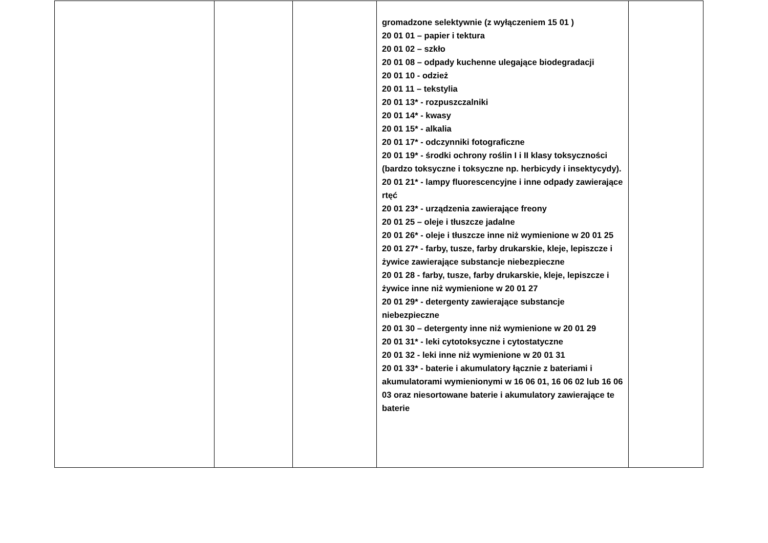| | | | gromadzone selektywnie (z wyłączeniem 15 01 ) 20 01 01 – papier i tektura 20 01 02 – szkło 20 01 08 – odpady kuchenne ulegające biodegradacji 20 01 10 - odzież 20 01 11 – tekstylia 20 01 13* - rozpuszczalniki 20 01 14* - kwasy 20 01 15* - alkalia 20 01 17* - odczynniki fotograficzne 20 01 19* - środki ochrony roślin I i II klasy toksyczności (bardzo toksyczne i toksyczne np. herbicydy i insektycydy). 20 01 21* - lampy fluorescencyjne i inne odpady zawierające rtęć 20 01 23* - urządzenia zawierające freony 20 01 25 – oleje i tłuszcze jadalne 20 01 26* - oleje i tłuszcze inne niż wymienione w 20 01 25 20 01 27* - farby, tusze, farby drukarskie, kleje, lepiszcze i żywice zawierające substancje niebezpieczne 20 01 28 - farby, tusze, farby drukarskie, kleje, lepiszcze i żywice inne niż wymienione w 20 01 27 20 01 29* - detergenty zawierające substancje niebezpieczne 20 01 30 – detergenty inne niż wymienione w 20 01 29 20 01 31* - leki cytotoksyczne i cytostatyczne 20 01 32 - leki inne niż wymienione w 20 01 31 20 01 33* - baterie i akumulatory łącznie z bateriami i akumulatorami wymienionymi w 16 06 01, 16 06 02 lub 16 06 03 oraz niesortowane baterie i akumulatory zawierające te baterie | |